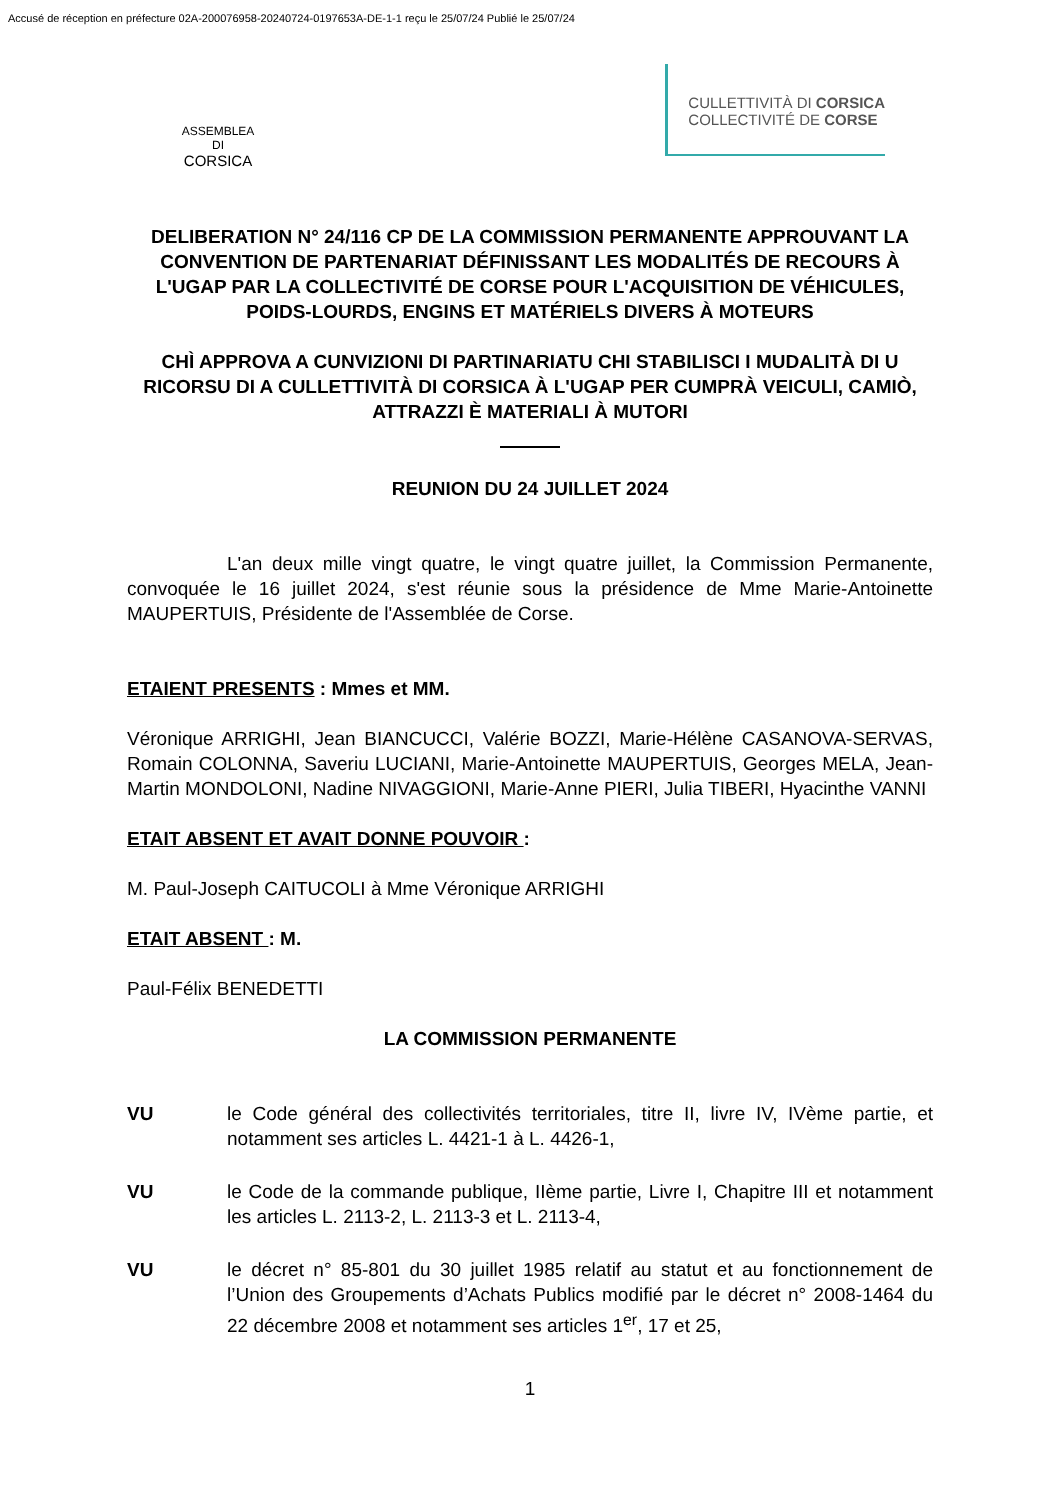Accusé de réception en préfecture 02A-200076958-20240724-0197653A-DE-1-1 reçu le 25/07/24 Publié le 25/07/24
ASSEMBLEA DI
CORSICA
CULLETTIVITÀ DI CORSICA
COLLECTIVITÉ DE CORSE
DELIBERATION N° 24/116 CP DE LA COMMISSION PERMANENTE APPROUVANT LA CONVENTION DE PARTENARIAT DÉFINISSANT LES MODALITÉS DE RECOURS À L'UGAP PAR LA COLLECTIVITÉ DE CORSE POUR L'ACQUISITION DE VÉHICULES, POIDS-LOURDS, ENGINS ET MATÉRIELS DIVERS À MOTEURS
CHÌ APPROVA A CUNVIZIONI DI PARTINARIATU CHI STABILISCI I MUDALITÀ DI U RICORSU DI A CULLETTIVITÀ DI CORSICA À L'UGAP PER CUMPRÀ VEICULI, CAMIÒ, ATTRAZZI È MATERIALI À MUTORI
REUNION DU 24 JUILLET 2024
L'an deux mille vingt quatre, le vingt quatre juillet, la Commission Permanente, convoquée le 16 juillet 2024, s'est réunie sous la présidence de Mme Marie-Antoinette MAUPERTUIS, Présidente de l'Assemblée de Corse.
ETAIENT PRESENTS : Mmes et MM.
Véronique ARRIGHI, Jean BIANCUCCI, Valérie BOZZI, Marie-Hélène CASANOVA-SERVAS, Romain COLONNA, Saveriu LUCIANI, Marie-Antoinette MAUPERTUIS, Georges MELA, Jean-Martin MONDOLONI, Nadine NIVAGGIONI, Marie-Anne PIERI, Julia TIBERI, Hyacinthe VANNI
ETAIT ABSENT ET AVAIT DONNE POUVOIR :
M. Paul-Joseph CAITUCOLI à Mme Véronique ARRIGHI
ETAIT ABSENT : M.
Paul-Félix BENEDETTI
LA COMMISSION PERMANENTE
VU le Code général des collectivités territoriales, titre II, livre IV, IVème partie, et notamment ses articles L. 4421-1 à L. 4426-1,
VU le Code de la commande publique, IIème partie, Livre I, Chapitre III et notamment les articles L. 2113-2, L. 2113-3 et L. 2113-4,
VU le décret n° 85-801 du 30 juillet 1985 relatif au statut et au fonctionnement de l’Union des Groupements d’Achats Publics modifié par le décret n° 2008-1464 du 22 décembre 2008 et notamment ses articles 1<sup>er</sup>, 17 et 25,
1